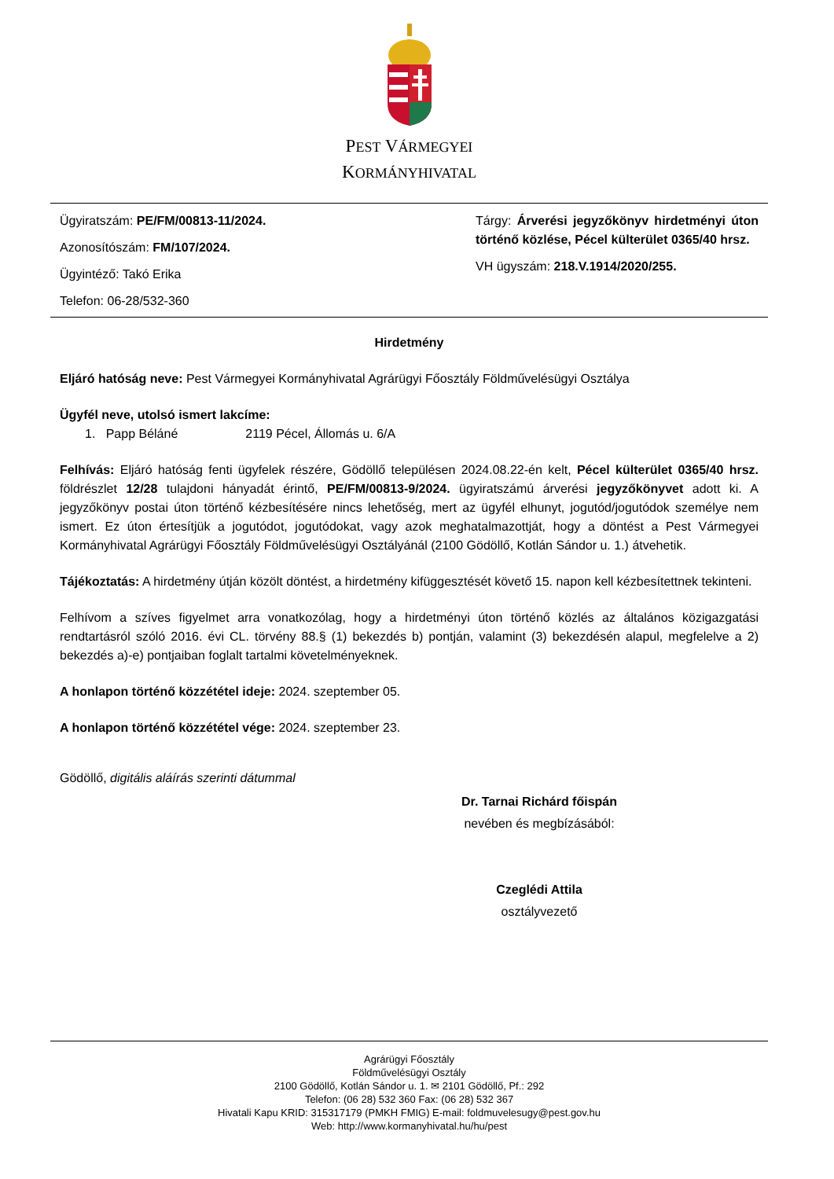PEST VÁRMEGYEI
KORMÁNYHIVATAL
Ügyiratszám: PE/FM/00813-11/2024.
Azonosítószám: FM/107/2024.
Ügyintéző: Takó Erika
Telefon: 06-28/532-360
Tárgy: Árverési jegyzőkönyv hirdetményi úton történő közlése, Pécel külterület 0365/40 hrsz.
VH ügyszám: 218.V.1914/2020/255.
Hirdetmény
Eljáró hatóság neve: Pest Vármegyei Kormányhivatal Agrárügyi Főosztály Földművelésügyi Osztálya
Ügyfél neve, utolsó ismert lakcíme:
1. Papp Béláné 2119 Pécel, Állomás u. 6/A
Felhívás: Eljáró hatóság fenti ügyfelek részére, Gödöllő településen 2024.08.22-én kelt, Pécel külterület 0365/40 hrsz. földrészlet 12/28 tulajdoni hányadát érintő, PE/FM/00813-9/2024. ügyiratszámú árverési jegyzőkönyvet adott ki. A jegyzőkönyv postai úton történő kézbesítésére nincs lehetőség, mert az ügyfél elhunyt, jogutód/jogutódok személye nem ismert. Ez úton értesítjük a jogutódot, jogutódokat, vagy azok meghatalmazottját, hogy a döntést a Pest Vármegyei Kormányhivatal Agrárügyi Főosztály Földművelésügyi Osztályánál (2100 Gödöllő, Kotlán Sándor u. 1.) átvehetik.
Tájékoztatás: A hirdetmény útján közölt döntést, a hirdetmény kifüggesztését követő 15. napon kell kézbesítettnek tekinteni.
Felhívom a szíves figyelmet arra vonatkozólag, hogy a hirdetményi úton történő közlés az általános közigazgatási rendtartásról szóló 2016. évi CL. törvény 88.§ (1) bekezdés b) pontján, valamint (3) bekezdésén alapul, megfelelve a 2) bekezdés a)-e) pontjaiban foglalt tartalmi követelményeknek.
A honlapon történő közzététel ideje: 2024. szeptember 05.
A honlapon történő közzététel vége: 2024. szeptember 23.
Gödöllő, digitális aláírás szerinti dátummal
Dr. Tarnai Richárd főispán
nevében és megbízásából:
Czeglédi Attila
osztályvezető
Agrárügyi Főosztály
Földművelésügyi Osztály
2100 Gödöllő, Kotlán Sándor u. 1. ✉ 2101 Gödöllő, Pf.: 292
Telefon: (06 28) 532 360 Fax: (06 28) 532 367
Hivatali Kapu KRID: 315317179 (PMKH FMIG) E-mail: foldmuvelesugy@pest.gov.hu
Web: http://www.kormanyhivatal.hu/hu/pest